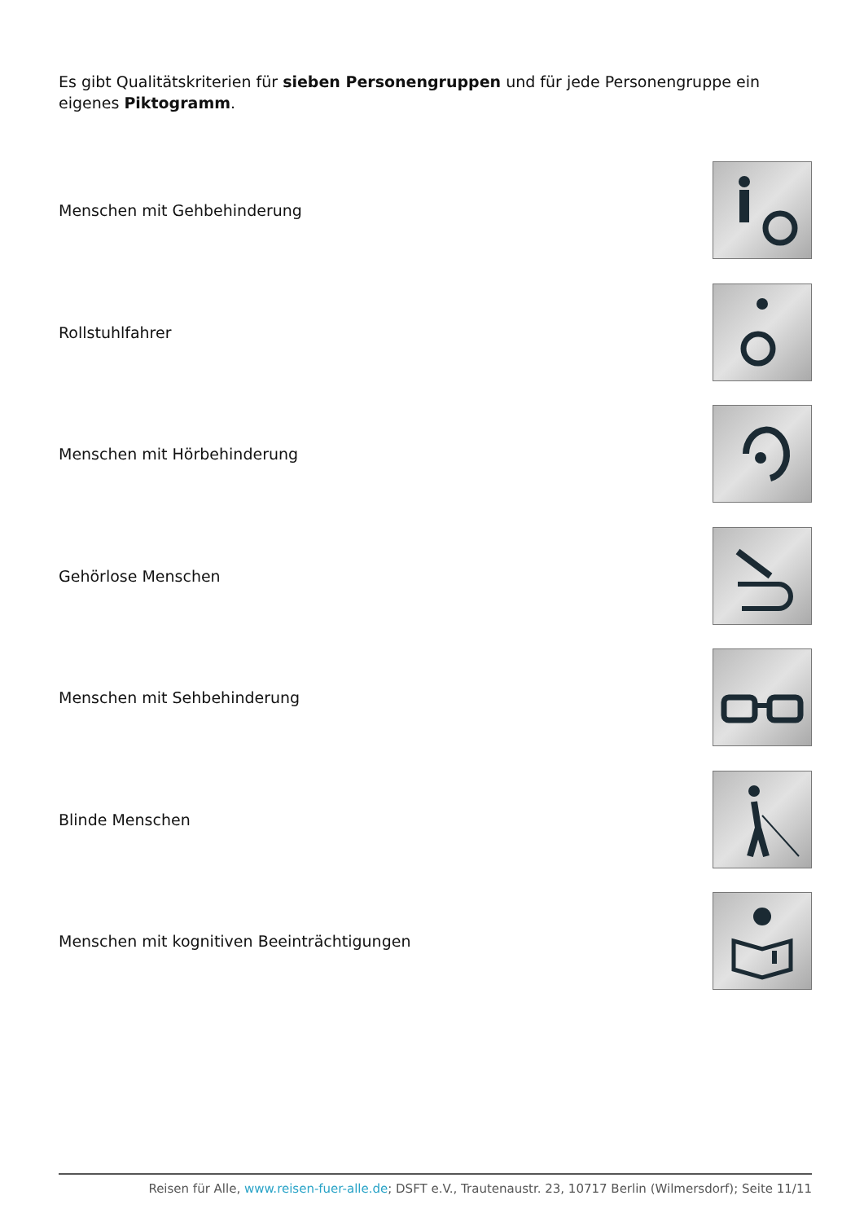Es gibt Qualitätskriterien für sieben Personengruppen und für jede Personengruppe ein eigenes Piktogramm.
Menschen mit Gehbehinderung
Rollstuhlfahrer
Menschen mit Hörbehinderung
Gehörlose Menschen
Menschen mit Sehbehinderung
Blinde Menschen
Menschen mit kognitiven Beeinträchtigungen
Reisen für Alle, www.reisen-fuer-alle.de; DSFT e.V., Trautenaustr. 23, 10717 Berlin (Wilmersdorf); Seite 11/11